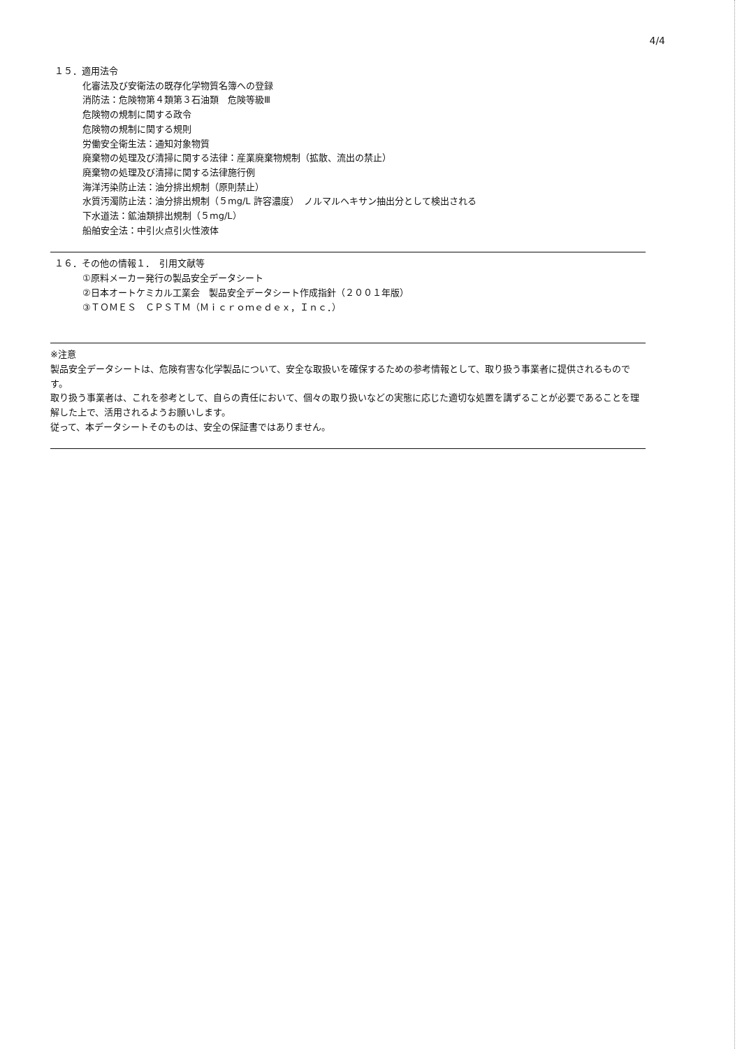4/4
１５．適用法令
化審法及び安衛法の既存化学物質名簿への登録
消防法：危険物第４類第３石油類　危険等級Ⅲ
危険物の規制に関する政令
危険物の規制に関する規則
労働安全衛生法：通知対象物質
廃棄物の処理及び清掃に関する法律：産業廃棄物規制（拡散、流出の禁止）
廃棄物の処理及び清掃に関する法律施行例
海洋汚染防止法：油分排出規制（原則禁止）
水質汚濁防止法：油分排出規制（５mg/L 許容濃度）　ノルマルヘキサン抽出分として検出される
下水道法：鉱油類排出規制（５mg/L）
船舶安全法：中引火点引火性液体
１６．その他の情報１．　引用文献等
①原料メーカー発行の製品安全データシート
②日本オートケミカル工業会　製品安全データシート作成指針（２００１年版）
③ＴＯＭＥＳ　ＣＰＳＴＭ（Ｍｉｃｒｏｍｅｄｅｘ，Ｉｎｃ．）
※注意
製品安全データシートは、危険有害な化学製品について、安全な取扱いを確保するための参考情報として、取り扱う事業者に提供されるものです。
取り扱う事業者は、これを参考として、自らの責任において、個々の取り扱いなどの実態に応じた適切な処置を講ずることが必要であることを理解した上で、活用されるようお願いします。
従って、本データシートそのものは、安全の保証書ではありません。